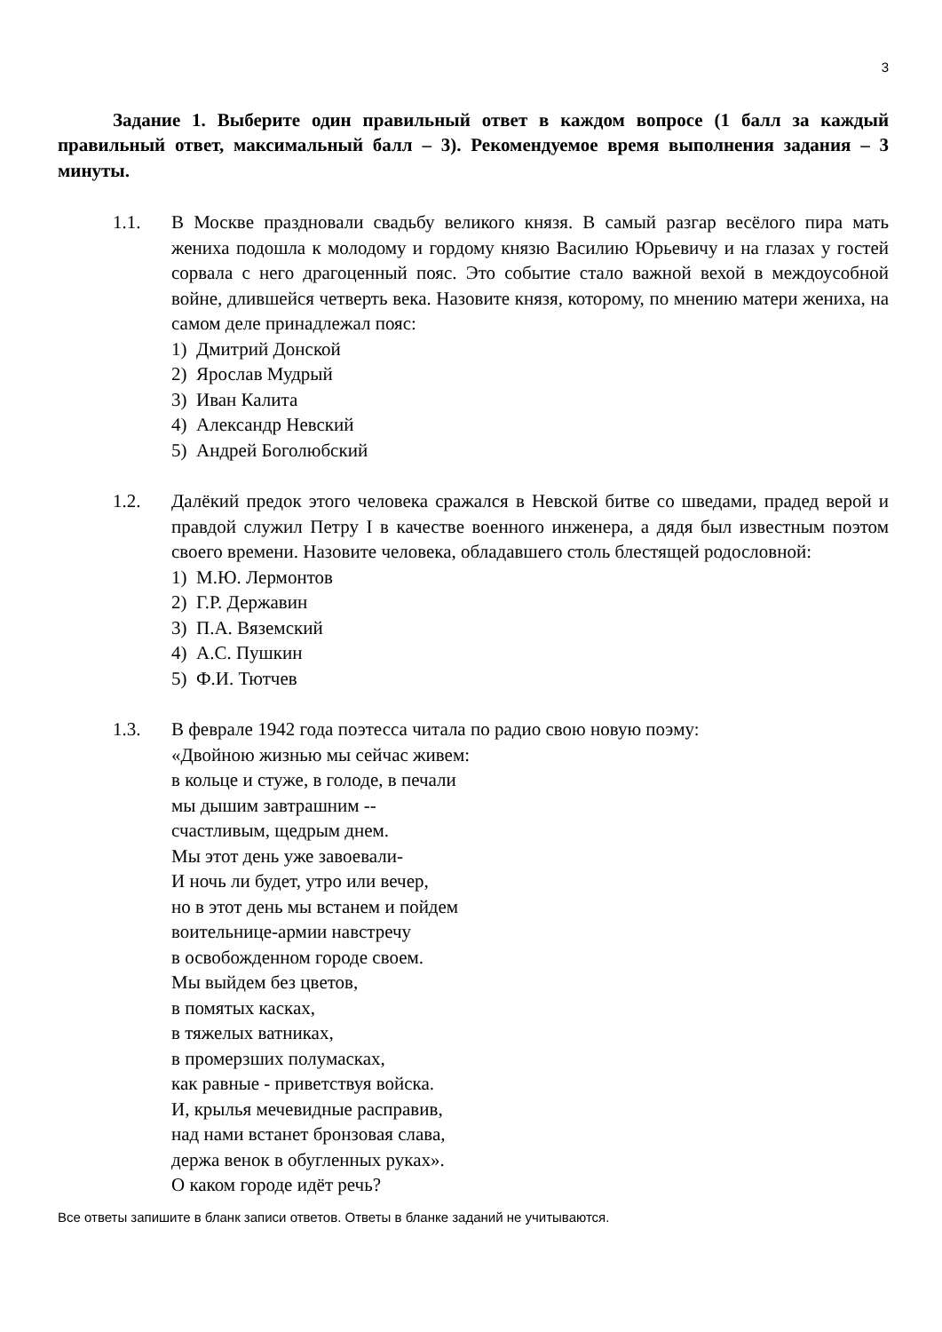3
Задание 1. Выберите один правильный ответ в каждом вопросе (1 балл за каждый правильный ответ, максимальный балл – 3). Рекомендуемое время выполнения задания – 3 минуты.
1.1. В Москве праздновали свадьбу великого князя. В самый разгар весёлого пира мать жениха подошла к молодому и гордому князю Василию Юрьевичу и на глазах у гостей сорвала с него драгоценный пояс. Это событие стало важной вехой в междоусобной войне, длившейся четверть века. Назовите князя, которому, по мнению матери жениха, на самом деле принадлежал пояс:
1) Дмитрий Донской
2) Ярослав Мудрый
3) Иван Калита
4) Александр Невский
5) Андрей Боголюбский
1.2. Далёкий предок этого человека сражался в Невской битве со шведами, прадед верой и правдой служил Петру I в качестве военного инженера, а дядя был известным поэтом своего времени. Назовите человека, обладавшего столь блестящей родословной:
1) М.Ю. Лермонтов
2) Г.Р. Державин
3) П.А. Вяземский
4) А.С. Пушкин
5) Ф.И. Тютчев
1.3. В феврале 1942 года поэтесса читала по радио свою новую поэму:
«Двойною жизнью мы сейчас живем:
в кольце и стуже, в голоде, в печали
мы дышим завтрашним --
счастливым, щедрым днем.
Мы этот день уже завоевали-
И ночь ли будет, утро или вечер,
но в этот день мы встанем и пойдем
воительнице-армии навстречу
в освобожденном городе своем.
Мы выйдем без цветов,
в помятых касках,
в тяжелых ватниках,
в промерзших полумасках,
как равные - приветствуя войска.
И, крылья мечевидные расправив,
над нами встанет бронзовая слава,
держа венок в обугленных руках».
О каком городе идёт речь?
Все ответы запишите в бланк записи ответов. Ответы в бланке заданий не учитываются.